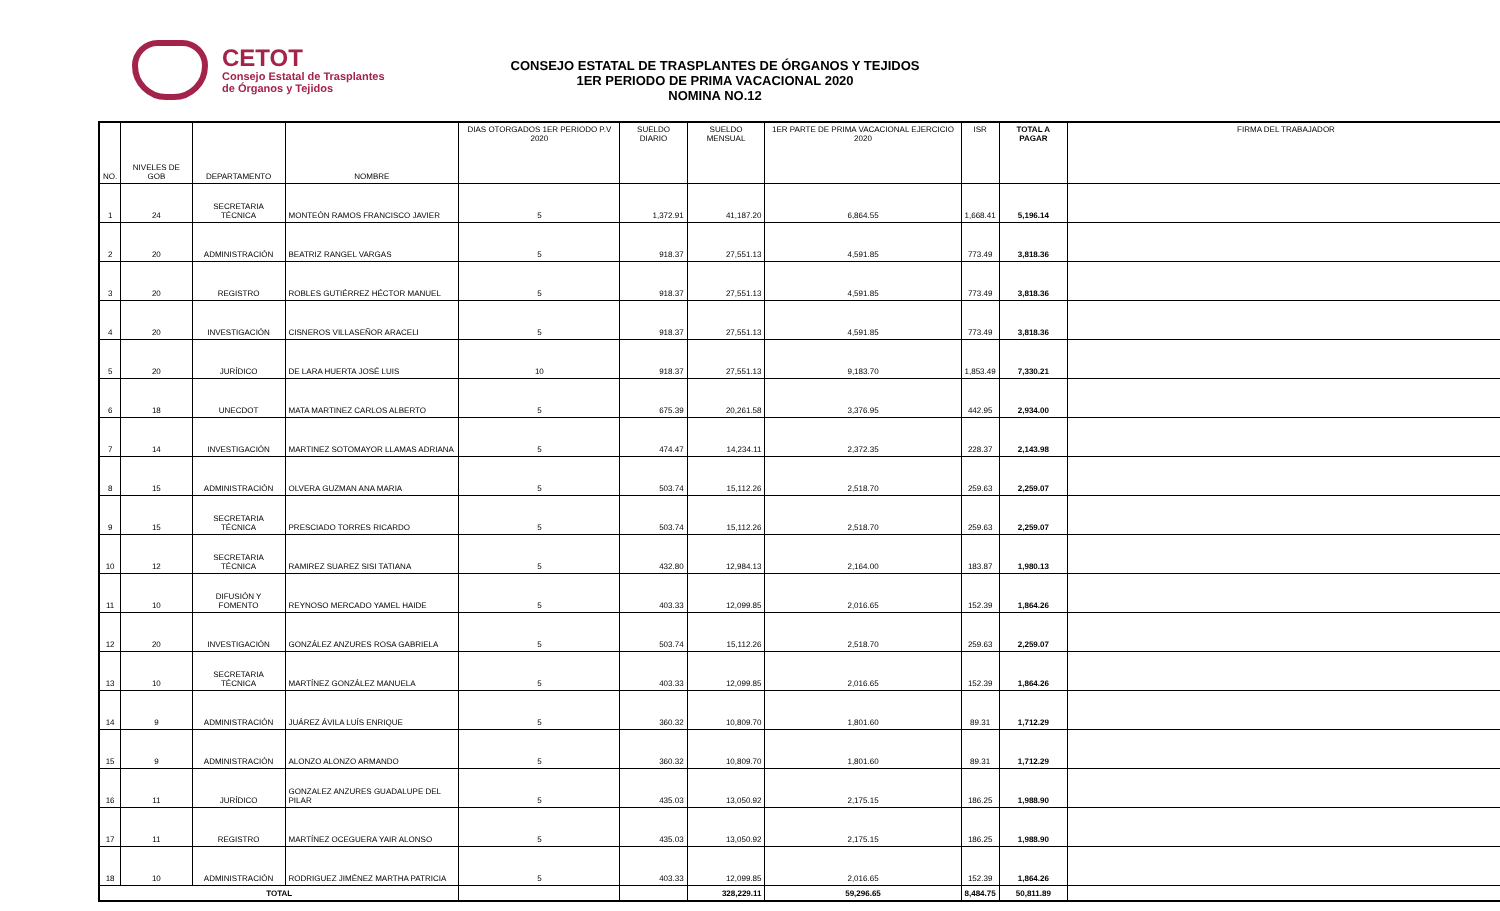CETOT
Consejo Estatal de Trasplantes
de Órganos y Tejidos
CONSEJO ESTATAL DE TRASPLANTES DE ÓRGANOS Y TEJIDOS
1ER PERIODO DE PRIMA VACACIONAL 2020
NOMINA NO.12
| NO. | NIVELES DE GOB | DEPARTAMENTO | NOMBRE | DIAS OTORGADOS 1ER PERIODO P.V 2020 | SUELDO DIARIO | SUELDO MENSUAL | 1ER PARTE DE PRIMA VACACIONAL EJERCICIO 2020 | ISR | TOTAL A PAGAR | FIRMA DEL TRABAJADOR |
| --- | --- | --- | --- | --- | --- | --- | --- | --- | --- | --- |
| 1 | 24 | SECRETARIA TÉCNICA | MONTEÓN RAMOS FRANCISCO JAVIER | 5 | 1,372.91 | 41,187.20 | 6,864.55 | 1,668.41 | 5,196.14 | |
| 2 | 20 | ADMINISTRACIÓN | BEATRIZ RANGEL VARGAS | 5 | 918.37 | 27,551.13 | 4,591.85 | 773.49 | 3,818.36 | |
| 3 | 20 | REGISTRO | ROBLES GUTIÉRREZ HÉCTOR MANUEL | 5 | 918.37 | 27,551.13 | 4,591.85 | 773.49 | 3,818.36 | |
| 4 | 20 | INVESTIGACIÓN | CISNEROS VILLASEÑOR ARACELI | 5 | 918.37 | 27,551.13 | 4,591.85 | 773.49 | 3,818.36 | |
| 5 | 20 | JURÍDICO | DE LARA HUERTA JOSÉ LUIS | 10 | 918.37 | 27,551.13 | 9,183.70 | 1,853.49 | 7,330.21 | |
| 6 | 18 | UNECDOT | MATA MARTINEZ CARLOS ALBERTO | 5 | 675.39 | 20,261.58 | 3,376.95 | 442.95 | 2,934.00 | |
| 7 | 14 | INVESTIGACIÓN | MARTINEZ SOTOMAYOR LLAMAS ADRIANA | 5 | 474.47 | 14,234.11 | 2,372.35 | 228.37 | 2,143.98 | |
| 8 | 15 | ADMINISTRACIÓN | OLVERA GUZMAN ANA MARIA | 5 | 503.74 | 15,112.26 | 2,518.70 | 259.63 | 2,259.07 | |
| 9 | 15 | SECRETARIA TÉCNICA | PRESCIADO TORRES RICARDO | 5 | 503.74 | 15,112.26 | 2,518.70 | 259.63 | 2,259.07 | |
| 10 | 12 | SECRETARIA TÉCNICA | RAMIREZ SUAREZ SISI TATIANA | 5 | 432.80 | 12,984.13 | 2,164.00 | 183.87 | 1,980.13 | |
| 11 | 10 | DIFUSIÓN Y FOMENTO | REYNOSO MERCADO YAMEL HAIDE | 5 | 403.33 | 12,099.85 | 2,016.65 | 152.39 | 1,864.26 | |
| 12 | 20 | INVESTIGACIÓN | GONZÁLEZ ANZURES ROSA GABRIELA | 5 | 503.74 | 15,112.26 | 2,518.70 | 259.63 | 2,259.07 | |
| 13 | 10 | SECRETARIA TÉCNICA | MARTÍNEZ GONZÁLEZ MANUELA | 5 | 403.33 | 12,099.85 | 2,016.65 | 152.39 | 1,864.26 | |
| 14 | 9 | ADMINISTRACIÓN | JUÁREZ ÁVILA LUÍS ENRIQUE | 5 | 360.32 | 10,809.70 | 1,801.60 | 89.31 | 1,712.29 | |
| 15 | 9 | ADMINISTRACIÓN | ALONZO ALONZO ARMANDO | 5 | 360.32 | 10,809.70 | 1,801.60 | 89.31 | 1,712.29 | |
| 16 | 11 | JURÍDICO | GONZALEZ ANZURES GUADALUPE DEL PILAR | 5 | 435.03 | 13,050.92 | 2,175.15 | 186.25 | 1,988.90 | |
| 17 | 11 | REGISTRO | MARTÍNEZ OCEGUERA YAIR ALONSO | 5 | 435.03 | 13,050.92 | 2,175.15 | 186.25 | 1,988.90 | |
| 18 | 10 | ADMINISTRACIÓN | RODRIGUEZ JIMÉNEZ MARTHA PATRICIA | 5 | 403.33 | 12,099.85 | 2,016.65 | 152.39 | 1,864.26 | |
| TOTAL | | | | | | 328,229.11 | 59,296.65 | 8,484.75 | 50,811.89 | |